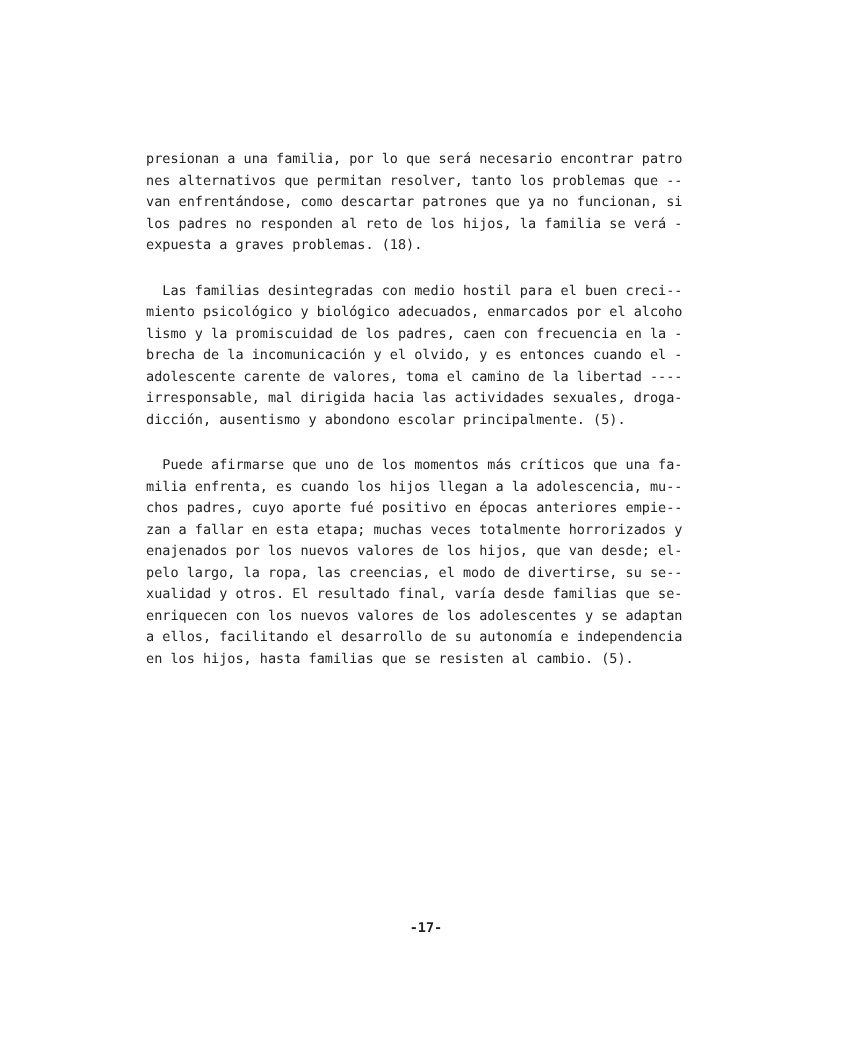presionan a una familia, por lo que será necesario encontrar patro nes alternativos que permitan resolver, tanto los problemas que -- van enfrentándose, como descartar patrones que ya no funcionan, si los padres no responden al reto de los hijos, la familia se verá - expuesta a graves problemas. (18).
Las familias desintegradas con medio hostil para el buen creci-- miento psicológico y biológico adecuados, enmarcados por el alcoho lismo y la promiscuidad de los padres, caen con frecuencia en la - brecha de la incomunicación y el olvido, y es entonces cuando el - adolescente carente de valores, toma el camino de la libertad ---- irresponsable, mal dirigida hacia las actividades sexuales, droga- dicción, ausentismo y abondono escolar principalmente. (5).
Puede afirmarse que uno de los momentos más críticos que una fa- milia enfrenta, es cuando los hijos llegan a la adolescencia, mu-- chos padres, cuyo aporte fué positivo en épocas anteriores empie-- zan a fallar en esta etapa; muchas veces totalmente horrorizados y enajenados por los nuevos valores de los hijos, que van desde; el- pelo largo, la ropa, las creencias, el modo de divertirse, su se-- xualidad y otros. El resultado final, varía desde familias que se- enriquecen con los nuevos valores de los adolescentes y se adaptan a ellos, facilitando el desarrollo de su autonomía e independencia en los hijos, hasta familias que se resisten al cambio. (5).
-17-